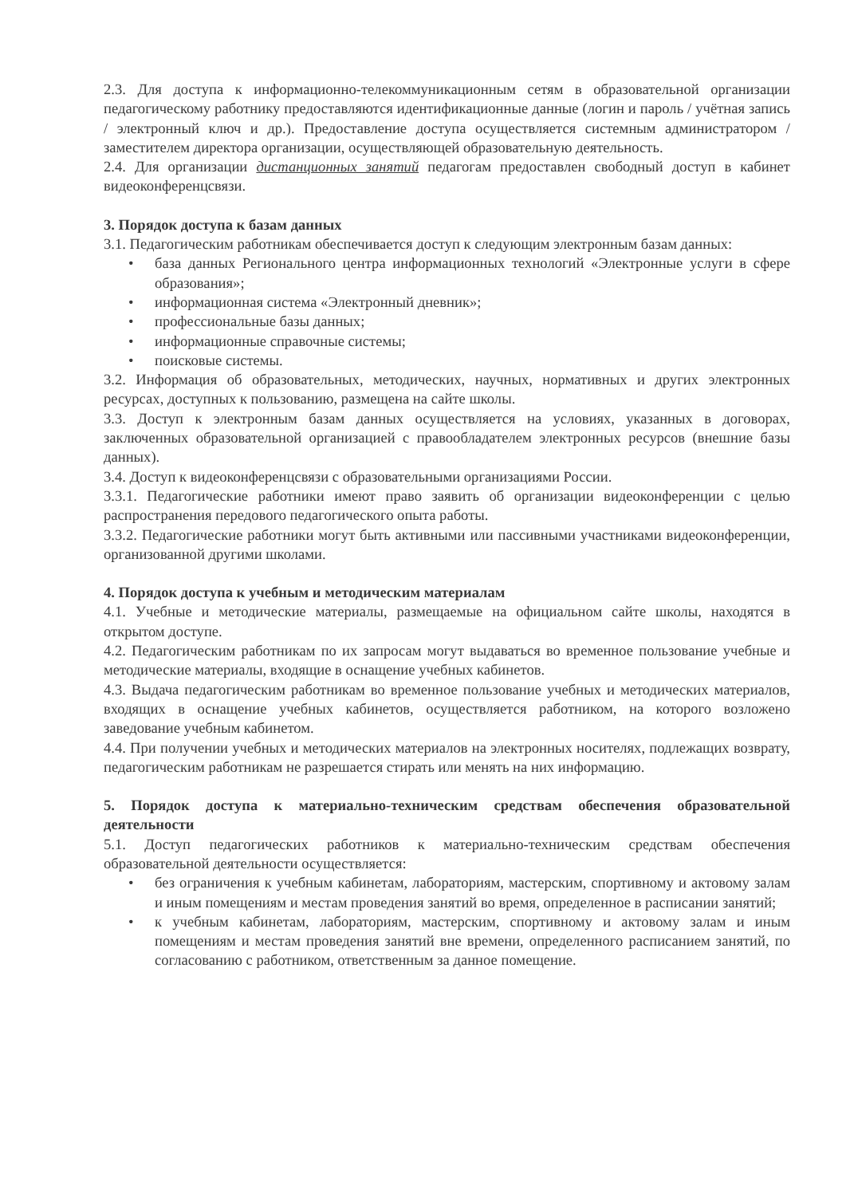2.3. Для доступа к информационно-телекоммуникационным сетям в образовательной организации педагогическому работнику предоставляются идентификационные данные (логин и пароль / учётная запись / электронный ключ и др.). Предоставление доступа осуществляется системным администратором / заместителем директора организации, осуществляющей образовательную деятельность.
2.4. Для организации дистанционных занятий педагогам предоставлен свободный доступ в кабинет видеоконференцсвязи.
3. Порядок доступа к базам данных
3.1. Педагогическим работникам обеспечивается доступ к следующим электронным базам данных:
• база данных Регионального центра информационных технологий «Электронные услуги в сфере образования»;
• информационная система «Электронный дневник»;
• профессиональные базы данных;
• информационные справочные системы;
• поисковые системы.
3.2. Информация об образовательных, методических, научных, нормативных и других электронных ресурсах, доступных к пользованию, размещена на сайте школы.
3.3. Доступ к электронным базам данных осуществляется на условиях, указанных в договорах, заключенных образовательной организацией с правообладателем электронных ресурсов (внешние базы данных).
3.4. Доступ к видеоконференцсвязи с образовательными организациями России.
3.3.1. Педагогические работники имеют право заявить об организации видеоконференции с целью распространения передового педагогического опыта работы.
3.3.2. Педагогические работники могут быть активными или пассивными участниками видеоконференции, организованной другими школами.
4. Порядок доступа к учебным и методическим материалам
4.1. Учебные и методические материалы, размещаемые на официальном сайте школы, находятся в открытом доступе.
4.2. Педагогическим работникам по их запросам могут выдаваться во временное пользование учебные и методические материалы, входящие в оснащение учебных кабинетов.
4.3. Выдача педагогическим работникам во временное пользование учебных и методических материалов, входящих в оснащение учебных кабинетов, осуществляется работником, на которого возложено заведование учебным кабинетом.
4.4. При получении учебных и методических материалов на электронных носителях, подлежащих возврату, педагогическим работникам не разрешается стирать или менять на них информацию.
5. Порядок доступа к материально-техническим средствам обеспечения образовательной деятельности
5.1. Доступ педагогических работников к материально-техническим средствам обеспечения образовательной деятельности осуществляется:
• без ограничения к учебным кабинетам, лабораториям, мастерским, спортивному и актовому залам и иным помещениям и местам проведения занятий во время, определенное в расписании занятий;
• к учебным кабинетам, лабораториям, мастерским, спортивному и актовому залам и иным помещениям и местам проведения занятий вне времени, определенного расписанием занятий, по согласованию с работником, ответственным за данное помещение.